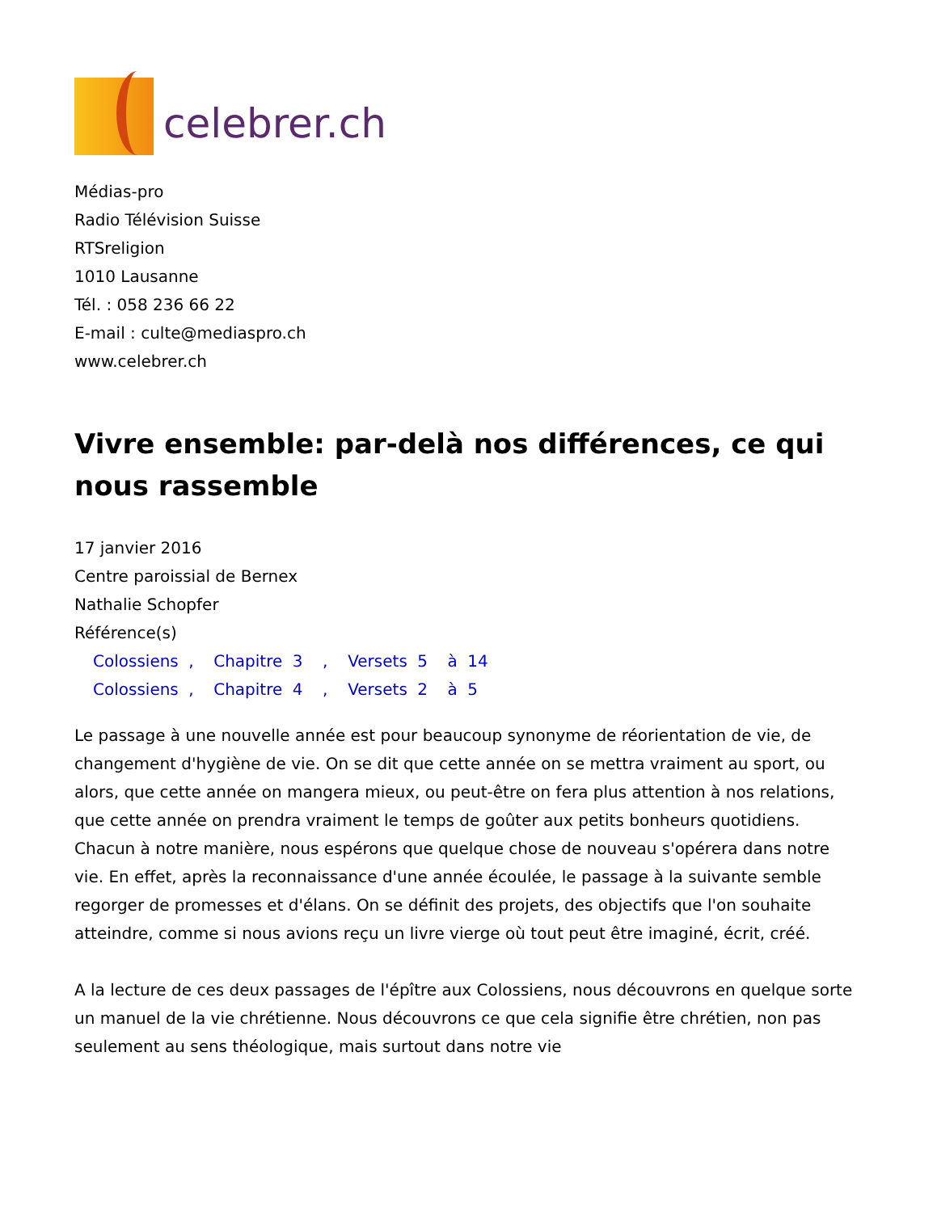celebrer.ch
Médias-pro
Radio Télévision Suisse
RTSreligion
1010 Lausanne
Tél. : 058 236 66 22
E-mail : culte@mediaspro.ch
www.celebrer.ch
Vivre ensemble: par-delà nos différences, ce qui nous rassemble
17 janvier 2016
Centre paroissial de Bernex
Nathalie Schopfer
Référence(s)
Colossiens , Chapitre 3 , Versets 5 à 14
Colossiens , Chapitre 4 , Versets 2 à 5
Le passage à une nouvelle année est pour beaucoup synonyme de réorientation de vie, de changement d'hygiène de vie. On se dit que cette année on se mettra vraiment au sport, ou alors, que cette année on mangera mieux, ou peut-être on fera plus attention à nos relations, que cette année on prendra vraiment le temps de goûter aux petits bonheurs quotidiens. Chacun à notre manière, nous espérons que quelque chose de nouveau s'opérera dans notre vie. En effet, après la reconnaissance d'une année écoulée, le passage à la suivante semble regorger de promesses et d'élans. On se définit des projets, des objectifs que l'on souhaite atteindre, comme si nous avions reçu un livre vierge où tout peut être imaginé, écrit, créé.
A la lecture de ces deux passages de l'épître aux Colossiens, nous découvrons en quelque sorte un manuel de la vie chrétienne. Nous découvrons ce que cela signifie être chrétien, non pas seulement au sens théologique, mais surtout dans notre vie